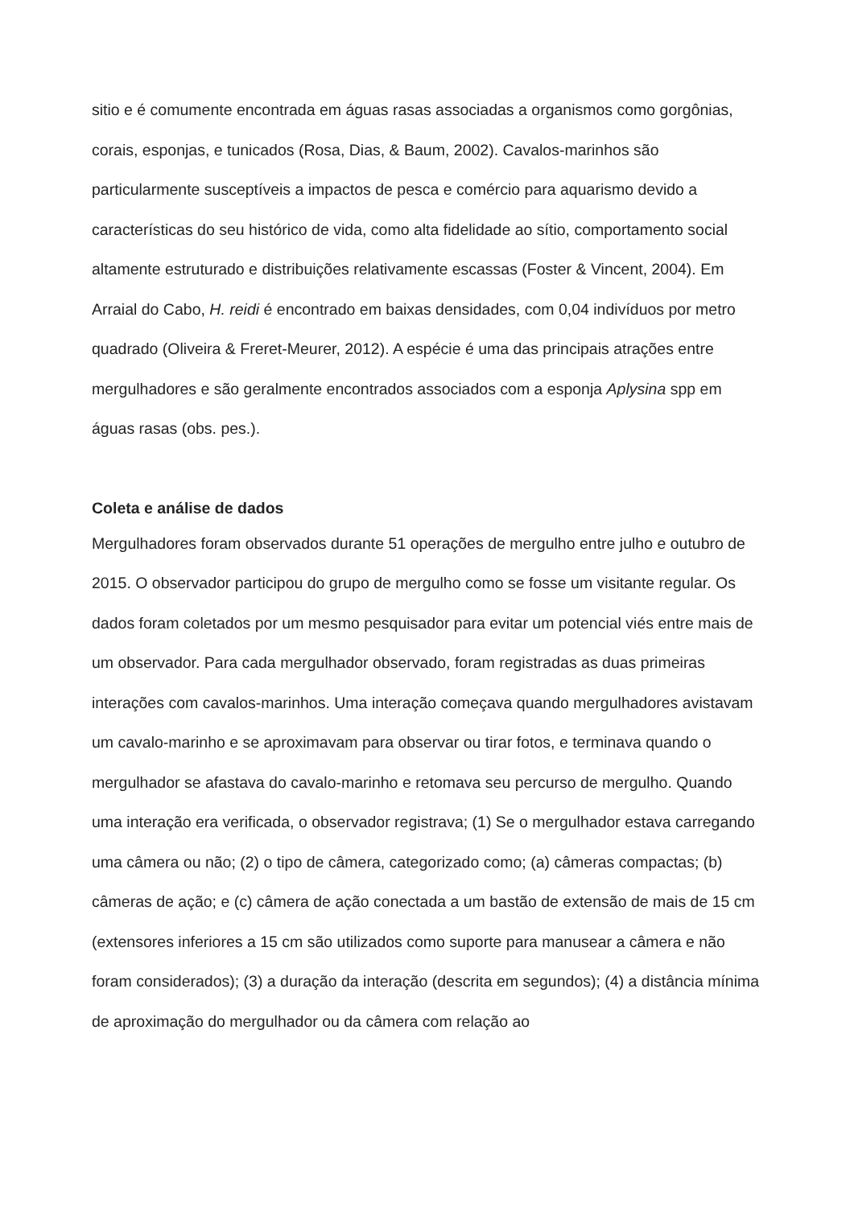sitio e é comumente encontrada em águas rasas associadas a organismos como gorgônias, corais, esponjas, e tunicados (Rosa, Dias, & Baum, 2002). Cavalos-marinhos são particularmente susceptíveis a impactos de pesca e comércio para aquarismo devido a características do seu histórico de vida, como alta fidelidade ao sítio, comportamento social altamente estruturado e distribuições relativamente escassas (Foster & Vincent, 2004). Em Arraial do Cabo, H. reidi é encontrado em baixas densidades, com 0,04 indivíduos por metro quadrado (Oliveira & Freret-Meurer, 2012). A espécie é uma das principais atrações entre mergulhadores e são geralmente encontrados associados com a esponja Aplysina spp em águas rasas (obs. pes.).
Coleta e análise de dados
Mergulhadores foram observados durante 51 operações de mergulho entre julho e outubro de 2015. O observador participou do grupo de mergulho como se fosse um visitante regular. Os dados foram coletados por um mesmo pesquisador para evitar um potencial viés entre mais de um observador. Para cada mergulhador observado, foram registradas as duas primeiras interações com cavalos-marinhos. Uma interação começava quando mergulhadores avistavam um cavalo-marinho e se aproximavam para observar ou tirar fotos, e terminava quando o mergulhador se afastava do cavalo-marinho e retomava seu percurso de mergulho. Quando uma interação era verificada, o observador registrava; (1) Se o mergulhador estava carregando uma câmera ou não; (2) o tipo de câmera, categorizado como; (a) câmeras compactas; (b) câmeras de ação; e (c) câmera de ação conectada a um bastão de extensão de mais de 15 cm (extensores inferiores a 15 cm são utilizados como suporte para manusear a câmera e não foram considerados); (3) a duração da interação (descrita em segundos); (4) a distância mínima de aproximação do mergulhador ou da câmera com relação ao